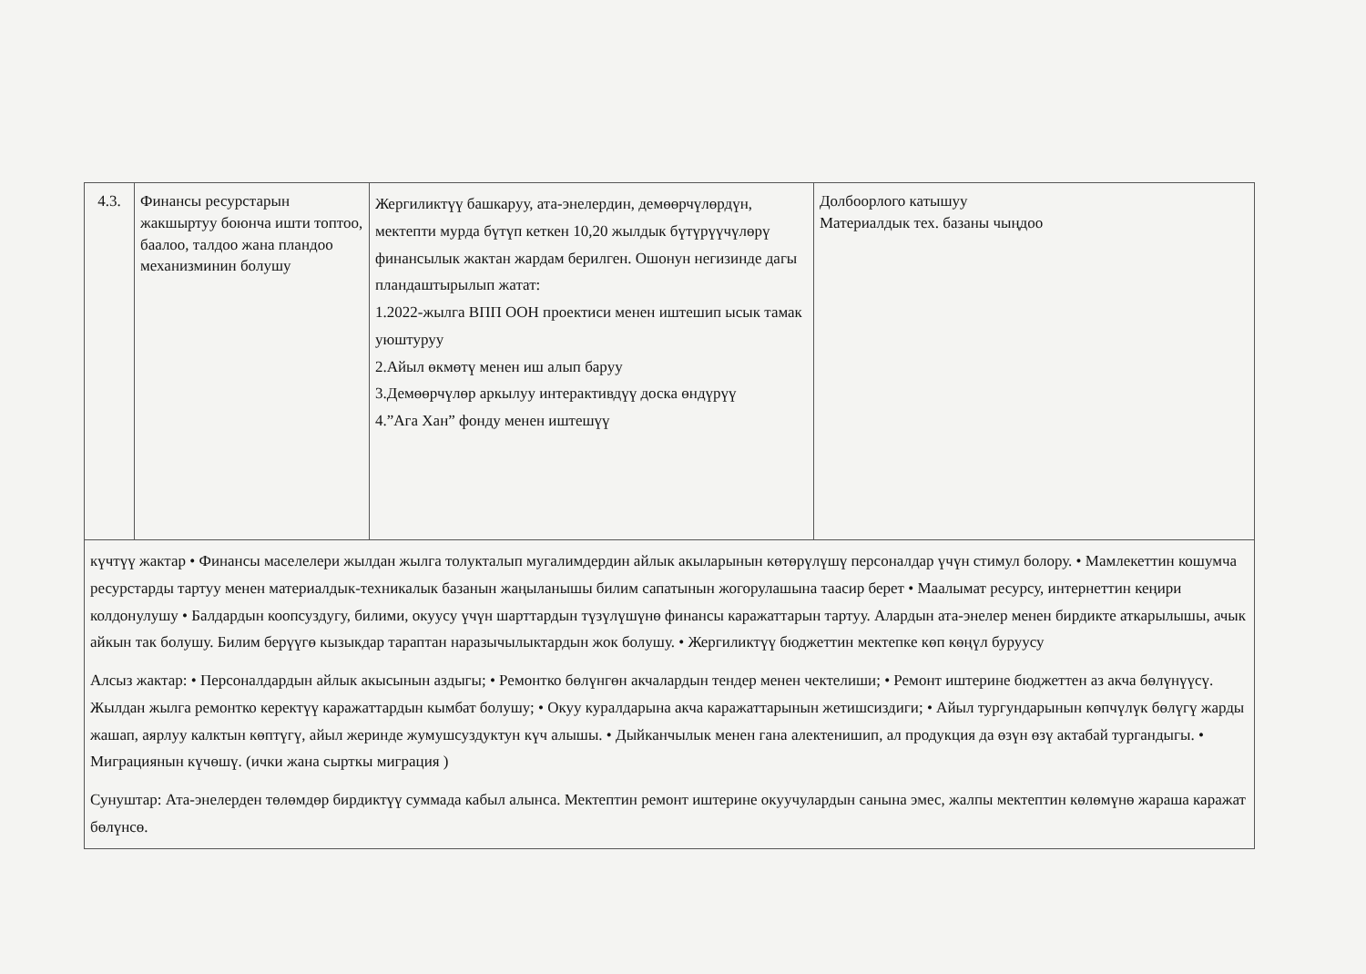| 4.3. | Финансы ресурстарын жакшыртуу боюнча ишти топтоо, баалоо, талдоо жана пландоо механизминин болушу | Жергиликтүү башкаруу, ата-энелердин, демөөрчүлөрдүн, мектепти мурда бүтүп кеткен 10,20 жылдык бүтүрүүчүлөрү финансылык жактан жардам берилген. Ошонун негизинде дагы пландаштырылып жатат: 1.2022-жылга ВПП ООН проектиси менен иштешип ысык тамак уюштуруу 2.Айыл өкмөтү менен иш алып баруу 3.Демөөрчүлөр аркылуу интерактивдүү доска өндүрүү 4.”Ага Хан” фонду менен иштешүү | Долбоорлого катышуу Материалдык тех. базаны чыңдоо |
| күчтүү жактар • Финансы маселелери жылдан жылга толукталып мугалимдердин айлык акыларынын көтөрүлүшү персоналдар үчүн стимул болору. • Мамлекеттин кошумча ресурстарды тартуу менен материалдык-техникалык базанын жаңыланышы билим сапатынын жогорулашына таасир берет • Маалымат ресурсу, интернеттин кеңири колдонулушу • Балдардын коопсуздугу, билими, окуусу үчүн шарттардын түзүлүшүнө финансы каражаттарын тартуу. Алардын ата-энелер менен бирдикте аткарылышы, ачык айкын так болушу. Билим берүүгө кызыкдар тараптан наразычылыктардын жок болушу. • Жергиликтүү бюджеттин мектепке көп көңүл буруусу Алсыз жактар: • Персоналдардын айлык акысынын аздыгы; • Ремонтко бөлүнгөн акчалардын тендер менен чектелиши; • Ремонт иштерине бюджеттен аз акча бөлүнүүсү. Жылдан жылга ремонтко керектүү каражаттардын кымбат болушу; • Окуу куралдарына акча каражаттарынын жетишсиздиги; • Айыл тургундарынын көпчүлүк бөлүгү жарды жашап, аярлуу калктын көптүгү, айыл жеринде жумушсуздуктун күч алышы. • Дыйканчылык менен гана алектенишип, ал продукция да өзүн өзү актабай тургандыгы. • Миграциянын күчөшү. (ички жана сырткы миграция ) Сунуштар: Ата-энелерден төлөмдөр бирдиктүү суммада кабыл алынса. Мектептин ремонт иштерине окуучулардын санына эмес, жалпы мектептин көлөмүнө жараша каражат бөлүнсө. | | | |